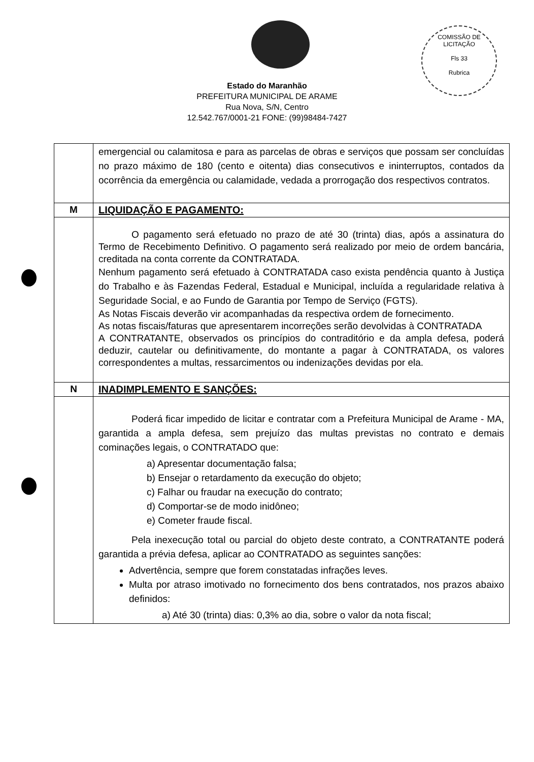COMISSÃO DE LICITAÇÃO
Fls 33
Rubrica
Estado do Maranhão
PREFEITURA MUNICIPAL DE ARAME
Rua Nova, S/N, Centro
12.542.767/0001-21 FONE: (99)98484-7427
| | emergencial ou calamitosa e para as parcelas de obras e serviços que possam ser concluídas no prazo máximo de 180 (cento e oitenta) dias consecutivos e ininterruptos, contados da ocorrência da emergência ou calamidade, vedada a prorrogação dos respectivos contratos. |
| M | LIQUIDAÇÃO E PAGAMENTO: |
| | O pagamento será efetuado no prazo de até 30 (trinta) dias, após a assinatura do Termo de Recebimento Definitivo. O pagamento será realizado por meio de ordem bancária, creditada na conta corrente da CONTRATADA. Nenhum pagamento será efetuado à CONTRATADA caso exista pendência quanto à Justiça do Trabalho e às Fazendas Federal, Estadual e Municipal, incluída a regularidade relativa à Seguridade Social, e ao Fundo de Garantia por Tempo de Serviço (FGTS). As Notas Fiscais deverão vir acompanhadas da respectiva ordem de fornecimento. As notas fiscais/faturas que apresentarem incorreções serão devolvidas à CONTRATADA A CONTRATANTE, observados os princípios do contraditório e da ampla defesa, poderá deduzir, cautelar ou definitivamente, do montante a pagar à CONTRATADA, os valores correspondentes a multas, ressarcimentos ou indenizações devidas por ela. |
| N | INADIMPLEMENTO E SANÇÕES: |
| | Poderá ficar impedido de licitar e contratar com a Prefeitura Municipal de Arame - MA, garantida a ampla defesa, sem prejuízo das multas previstas no contrato e demais cominações legais, o CONTRATADO que: a) Apresentar documentação falsa; b) Ensejar o retardamento da execução do objeto; c) Falhar ou fraudar na execução do contrato; d) Comportar-se de modo inidôneo; e) Cometer fraude fiscal. Pela inexecução total ou parcial do objeto deste contrato, a CONTRATANTE poderá garantida a prévia defesa, aplicar ao CONTRATADO as seguintes sanções: Advertência, sempre que forem constatadas infrações leves. Multa por atraso imotivado no fornecimento dos bens contratados, nos prazos abaixo definidos: a) Até 30 (trinta) dias: 0,3% ao dia, sobre o valor da nota fiscal; |